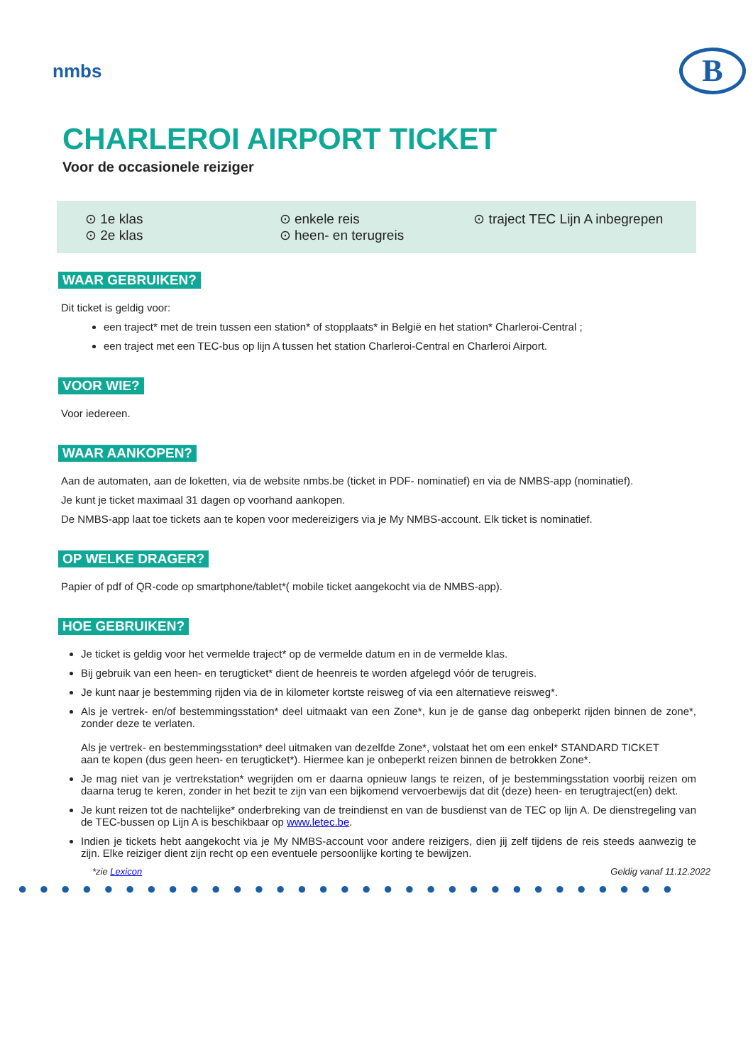nmbs
B
CHARLEROI AIRPORT TICKET
Voor de occasionele reiziger
⊙ 1e klas
⊙ 2e klas
⊙ enkele reis
⊙ heen- en terugreis
⊙ traject TEC Lijn A inbegrepen
WAAR GEBRUIKEN?
Dit ticket is geldig voor:
een traject* met de trein tussen een station* of stopplaats* in België en het station* Charleroi-Central ;
een traject met een TEC-bus op lijn A tussen het station Charleroi-Central en Charleroi Airport.
VOOR WIE?
Voor iedereen.
WAAR AANKOPEN?
Aan de automaten, aan de loketten, via de website nmbs.be (ticket in PDF- nominatief) en via de NMBS-app (nominatief).
Je kunt je ticket maximaal 31 dagen op voorhand aankopen.
De NMBS-app laat toe tickets aan te kopen voor medereizigers via je My NMBS-account. Elk ticket is nominatief.
OP WELKE DRAGER?
Papier of pdf of QR-code op smartphone/tablet*( mobile ticket aangekocht via de NMBS-app).
HOE GEBRUIKEN?
Je ticket is geldig voor het vermelde traject* op de vermelde datum en in de vermelde klas.
Bij gebruik van een heen- en terugticket* dient de heenreis te worden afgelegd vóór de terugreis.
Je kunt naar je bestemming rijden via de in kilometer kortste reisweg of via een alternatieve reisweg*.
Als je vertrek- en/of bestemmingsstation* deel uitmaakt van een Zone*, kun je de ganse dag onbeperkt rijden binnen de zone*, zonder deze te verlaten.
Als je vertrek- en bestemmingsstation* deel uitmaken van dezelfde Zone*, volstaat het om een enkel* STANDARD TICKET
aan te kopen (dus geen heen- en terugticket*). Hiermee kan je onbeperkt reizen binnen de betrokken Zone*.
Je mag niet van je vertrekstation* wegrijden om er daarna opnieuw langs te reizen, of je bestemmingsstation voorbij reizen om daarna terug te keren, zonder in het bezit te zijn van een bijkomend vervoerbewijs dat dit (deze) heen- en terugtraject(en) dekt.
Je kunt reizen tot de nachtelijke* onderbreking van de treindienst en van de busdienst van de TEC op lijn A. De dienstregeling van de TEC-bussen op Lijn A is beschikbaar op www.letec.be.
Indien je tickets hebt aangekocht via je My NMBS-account voor andere reizigers, dien jij zelf tijdens de reis steeds aanwezig te zijn. Elke reiziger dient zijn recht op een eventuele persoonlijke korting te bewijzen.
*zie Lexicon Geldig vanaf 11.12.2022
●●●●●●●●●●●●●●●●●●●●●●●●●●●●●●●